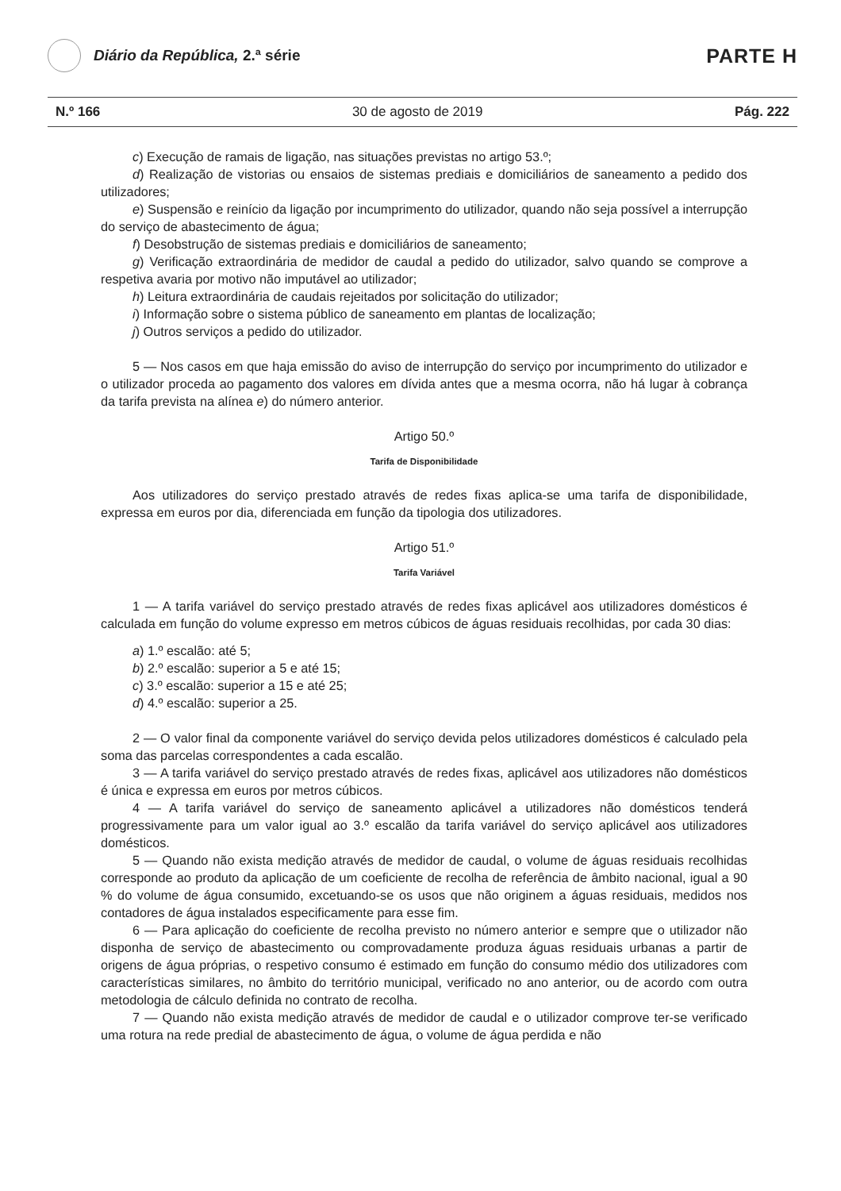Diário da República, 2.ª série
PARTE H
N.º 166 30 de agosto de 2019 Pág. 222
c) Execução de ramais de ligação, nas situações previstas no artigo 53.º;
d) Realização de vistorias ou ensaios de sistemas prediais e domiciliários de saneamento a pedido dos utilizadores;
e) Suspensão e reinício da ligação por incumprimento do utilizador, quando não seja possível a interrupção do serviço de abastecimento de água;
f) Desobstrução de sistemas prediais e domiciliários de saneamento;
g) Verificação extraordinária de medidor de caudal a pedido do utilizador, salvo quando se comprove a respetiva avaria por motivo não imputável ao utilizador;
h) Leitura extraordinária de caudais rejeitados por solicitação do utilizador;
i) Informação sobre o sistema público de saneamento em plantas de localização;
j) Outros serviços a pedido do utilizador.
5 — Nos casos em que haja emissão do aviso de interrupção do serviço por incumprimento do utilizador e o utilizador proceda ao pagamento dos valores em dívida antes que a mesma ocorra, não há lugar à cobrança da tarifa prevista na alínea e) do número anterior.
Artigo 50.º
Tarifa de Disponibilidade
Aos utilizadores do serviço prestado através de redes fixas aplica-se uma tarifa de disponibilidade, expressa em euros por dia, diferenciada em função da tipologia dos utilizadores.
Artigo 51.º
Tarifa Variável
1 — A tarifa variável do serviço prestado através de redes fixas aplicável aos utilizadores domésticos é calculada em função do volume expresso em metros cúbicos de águas residuais recolhidas, por cada 30 dias:
a) 1.º escalão: até 5;
b) 2.º escalão: superior a 5 e até 15;
c) 3.º escalão: superior a 15 e até 25;
d) 4.º escalão: superior a 25.
2 — O valor final da componente variável do serviço devida pelos utilizadores domésticos é calculado pela soma das parcelas correspondentes a cada escalão.
3 — A tarifa variável do serviço prestado através de redes fixas, aplicável aos utilizadores não domésticos é única e expressa em euros por metros cúbicos.
4 — A tarifa variável do serviço de saneamento aplicável a utilizadores não domésticos tenderá progressivamente para um valor igual ao 3.º escalão da tarifa variável do serviço aplicável aos utilizadores domésticos.
5 — Quando não exista medição através de medidor de caudal, o volume de águas residuais recolhidas corresponde ao produto da aplicação de um coeficiente de recolha de referência de âmbito nacional, igual a 90 % do volume de água consumido, excetuando-se os usos que não originem a águas residuais, medidos nos contadores de água instalados especificamente para esse fim.
6 — Para aplicação do coeficiente de recolha previsto no número anterior e sempre que o utilizador não disponha de serviço de abastecimento ou comprovadamente produza águas residuais urbanas a partir de origens de água próprias, o respetivo consumo é estimado em função do consumo médio dos utilizadores com características similares, no âmbito do território municipal, verificado no ano anterior, ou de acordo com outra metodologia de cálculo definida no contrato de recolha.
7 — Quando não exista medição através de medidor de caudal e o utilizador comprove ter-se verificado uma rotura na rede predial de abastecimento de água, o volume de água perdida e não